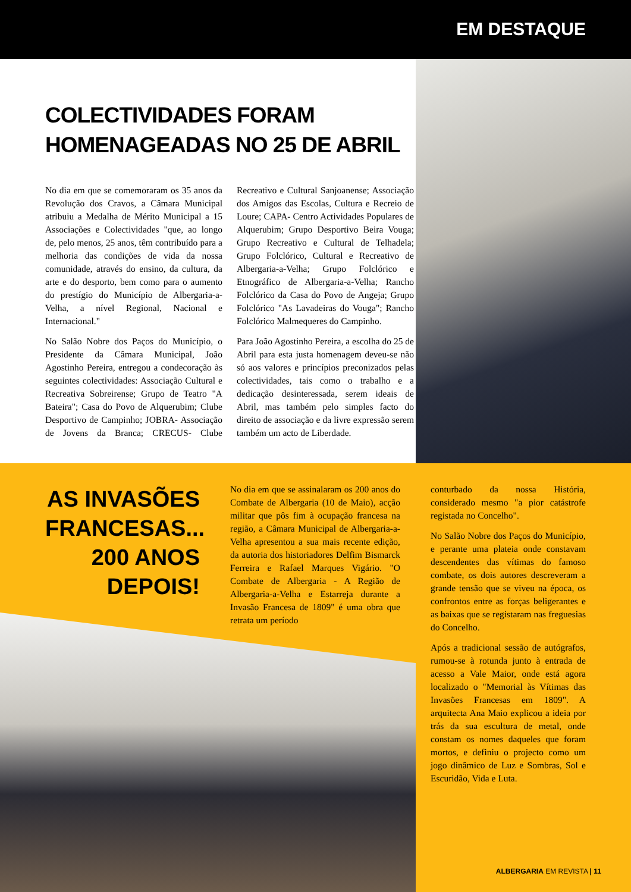EM DESTAQUE
COLECTIVIDADES FORAM HOMENAGEADAS NO 25 DE ABRIL
No dia em que se comemoraram os 35 anos da Revolução dos Cravos, a Câmara Municipal atribuiu a Medalha de Mérito Municipal a 15 Associações e Colectividades "que, ao longo de, pelo menos, 25 anos, têm contribuído para a melhoria das condições de vida da nossa comunidade, através do ensino, da cultura, da arte e do desporto, bem como para o aumento do prestígio do Município de Albergaria-a-Velha, a nível Regional, Nacional e Internacional."
No Salão Nobre dos Paços do Município, o Presidente da Câmara Municipal, João Agostinho Pereira, entregou a condecoração às seguintes colectividades: Associação Cultural e Recreativa Sobreirense; Grupo de Teatro "A Bateira"; Casa do Povo de Alquerubim; Clube Desportivo de Campinho; JOBRA- Associação de Jovens da Branca; CRECUS- Clube Recreativo e Cultural Sanjoanense; Associação dos Amigos das Escolas, Cultura e Recreio de Loure; CAPA- Centro Actividades Populares de Alquerubim; Grupo Desportivo Beira Vouga; Grupo Recreativo e Cultural de Telhadela; Grupo Folclórico, Cultural e Recreativo de Albergaria-a-Velha; Grupo Folclórico e Etnográfico de Albergaria-a-Velha; Rancho Folclórico da Casa do Povo de Angeja; Grupo Folclórico "As Lavadeiras do Vouga"; Rancho Folclórico Malmequeres do Campinho.
Para João Agostinho Pereira, a escolha do 25 de Abril para esta justa homenagem deveu-se não só aos valores e princípios preconizados pelas colectividades, tais como o trabalho e a dedicação desinteressada, serem ideais de Abril, mas também pelo simples facto do direito de associação e da livre expressão serem também um acto de Liberdade.
AS INVASÕES FRANCESAS... 200 ANOS DEPOIS!
No dia em que se assinalaram os 200 anos do Combate de Albergaria (10 de Maio), acção militar que pôs fim à ocupação francesa na região, a Câmara Municipal de Albergaria-a-Velha apresentou a sua mais recente edição, da autoria dos historiadores Delfim Bismarck Ferreira e Rafael Marques Vigário. "O Combate de Albergaria - A Região de Albergaria-a-Velha e Estarreja durante a Invasão Francesa de 1809" é uma obra que retrata um período
conturbado da nossa História, considerado mesmo "a pior catástrofe registada no Concelho".
No Salão Nobre dos Paços do Município, e perante uma plateia onde constavam descendentes das vítimas do famoso combate, os dois autores descreveram a grande tensão que se viveu na época, os confrontos entre as forças beligerantes e as baixas que se registaram nas freguesias do Concelho.
Após a tradicional sessão de autógrafos, rumou-se à rotunda junto à entrada de acesso a Vale Maior, onde está agora localizado o "Memorial às Vítimas das Invasões Francesas em 1809". A arquitecta Ana Maio explicou a ideia por trás da sua escultura de metal, onde constam os nomes daqueles que foram mortos, e definiu o projecto como um jogo dinâmico de Luz e Sombras, Sol e Escuridão, Vida e Luta.
ALBERGARIA EM REVISTA | 11